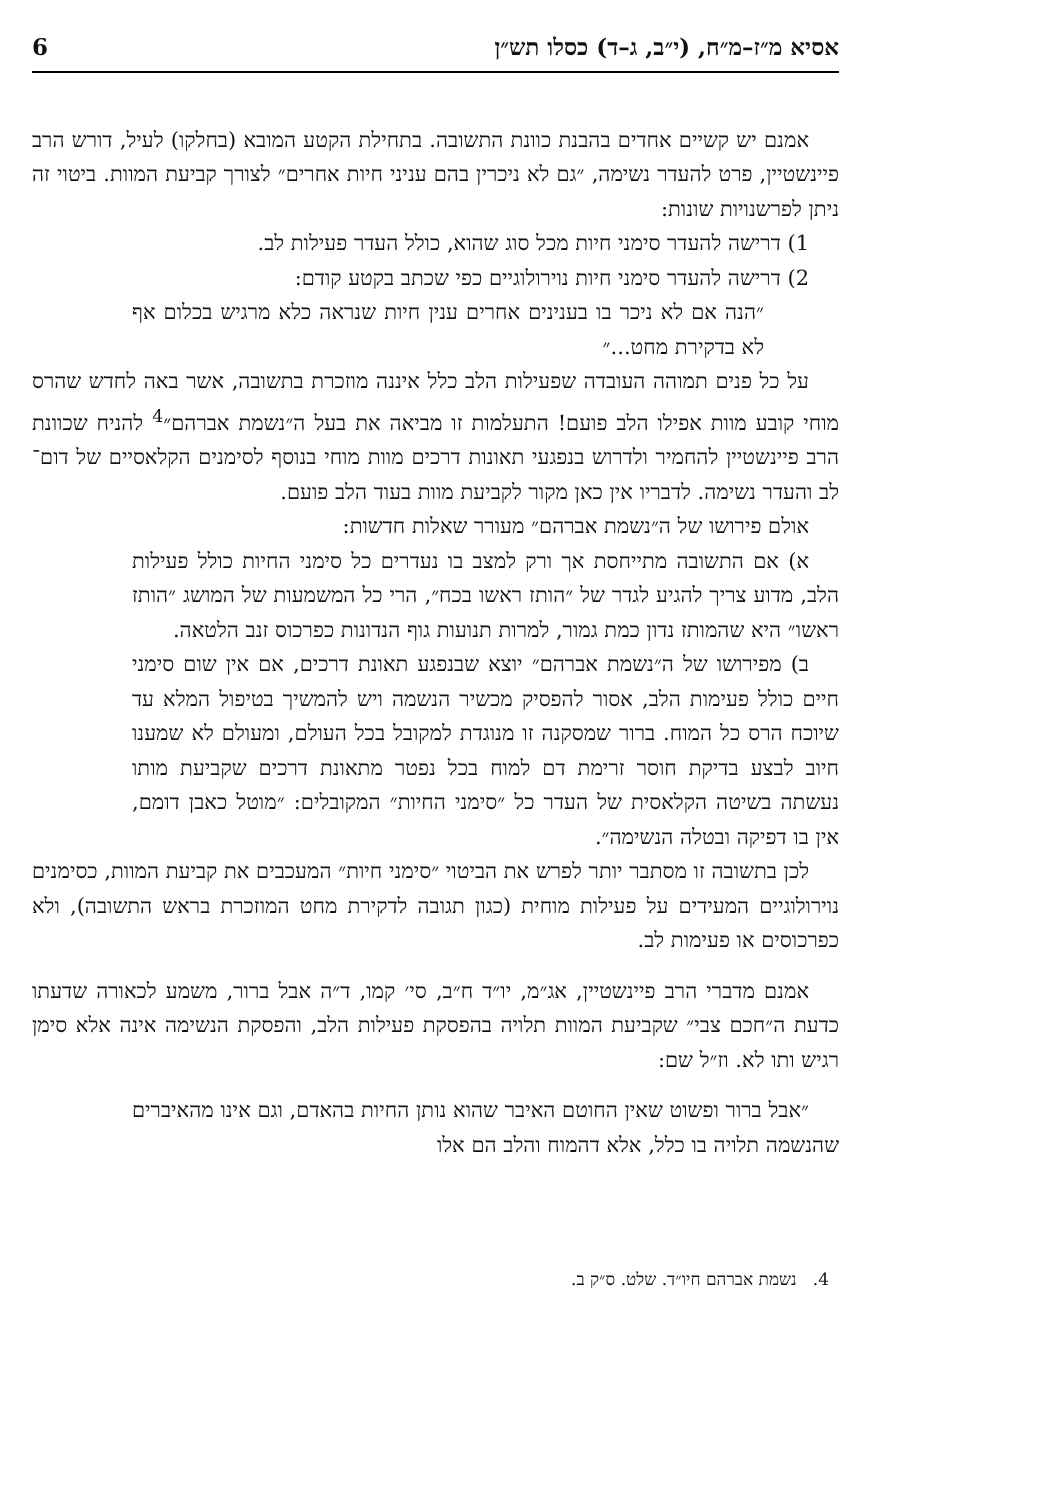אסיא מ״ז–מ״ח, (י״ב, ג–ד) כסלו תש״ן 6
אמנם יש קשיים אחדים בהבנת כוונת התשובה. בתחילת הקטע המובא (בחלקו) לעיל, דורש הרב פיינשטיין, פרט להעדר נשימה, ״גם לא ניכרין בהם עניני חיות אחרים״ לצורך קביעת המוות. ביטוי זה ניתן לפרשנויות שונות:
1) דרישה להעדר סימני חיות מכל סוג שהוא, כולל העדר פעילות לב.
2) דרישה להעדר סימני חיות נוירולוגיים כפי שכתב בקטע קודם:
״הנה אם לא ניכר בו בענינים אחרים ענין חיות שנראה כלא מרגיש בכלום אף לא בדקירת מחט...״
על כל פנים תמוהה העובדה שפעילות הלב כלל איננה מוזכרת בתשובה, אשר באה לחדש שהרס מוחי קובע מוות אפילו הלב פועם! התעלמות זו מביאה את בעל ה״נשמת אברהם״<sup>4</sup> להניח שכוונת הרב פיינשטיין להחמיר ולדרוש בנפגעי תאונות דרכים מוות מוחי בנוסף לסימנים הקלאסיים של דום־לב והעדר נשימה. לדבריו אין כאן מקור לקביעת מוות בעוד הלב פועם.
אולם פירושו של ה״נשמת אברהם״ מעורר שאלות חדשות:
א) אם התשובה מתייחסת אך ורק למצב בו נעדרים כל סימני החיות כולל פעילות הלב, מדוע צריך להגיע לגדר של ״הותז ראשו בכח״, הרי כל המשמעות של המושג ״הותז ראשו״ היא שהמותז נדון כמת גמור, למרות תנועות גוף הנדונות כפרכוס זנב הלטאה.
ב) מפירושו של ה״נשמת אברהם״ יוצא שבנפגע תאונת דרכים, אם אין שום סימני חיים כולל פעימות הלב, אסור להפסיק מכשיר הנשמה ויש להמשיך בטיפול המלא עד שיוכח הרס כל המוח. ברור שמסקנה זו מנוגדת למקובל בכל העולם, ומעולם לא שמענו חיוב לבצע בדיקת חוסר זרימת דם למוח בכל נפטר מתאונת דרכים שקביעת מותו נעשתה בשיטה הקלאסית של העדר כל ״סימני החיות״ המקובלים: ״מוטל כאבן דומם, אין בו דפיקה ובטלה הנשימה״.
לכן בתשובה זו מסתבר יותר לפרש את הביטוי ״סימני חיות״ המעכבים את קביעת המוות, כסימנים נוירולוגיים המעידים על פעילות מוחית (כגון תגובה לדקירת מחט המוזכרת בראש התשובה), ולא כפרכוסים או פעימות לב.
אמנם מדברי הרב פיינשטיין, אג״מ, יו״ד ח״ב, סי׳ קמו, ד״ה אבל ברור, משמע לכאורה שדעתו כדעת ה״חכם צבי״ שקביעת המוות תלויה בהפסקת פעילות הלב, והפסקת הנשימה אינה אלא סימן רגיש ותו לא. וז״ל שם:
״אבל ברור ופשוט שאין החוטם האיבר שהוא נותן החיות בהאדם, וגם אינו מהאיברים שהנשמה תלויה בו כלל, אלא דהמוח והלב הם אלו
4. נשמת אברהם חיו״ד. שלט. ס״ק ב.